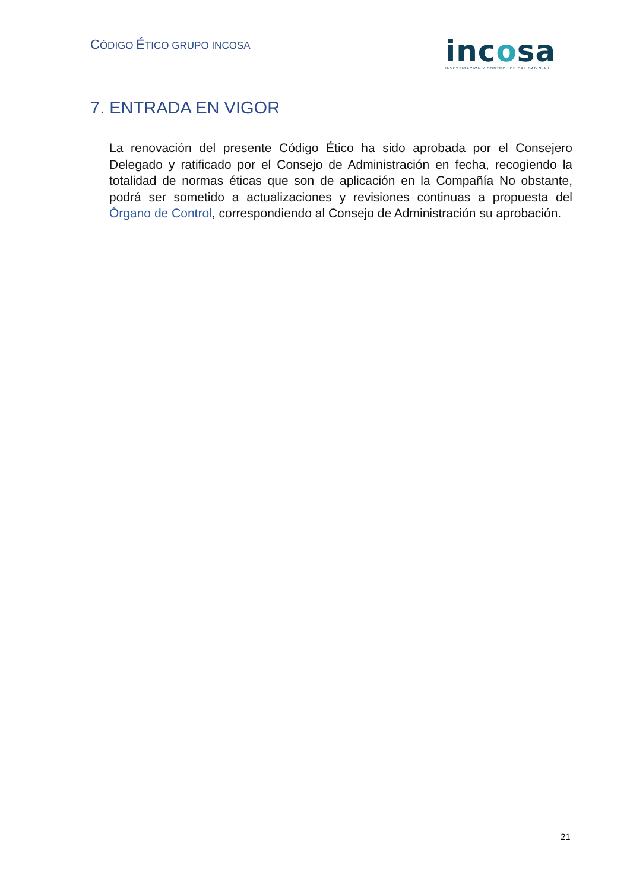CÓDIGO ÉTICO GRUPO INCOSA
incosa
INVESTIGACIÓN Y CONTROL DE CALIDAD S.A.U
7. ENTRADA EN VIGOR
La renovación del presente Código Ético ha sido aprobada por el Consejero Delegado y ratificado por el Consejo de Administración en fecha, recogiendo la totalidad de normas éticas que son de aplicación en la Compañía No obstante, podrá ser sometido a actualizaciones y revisiones continuas a propuesta del Órgano de Control, correspondiendo al Consejo de Administración su aprobación.
21